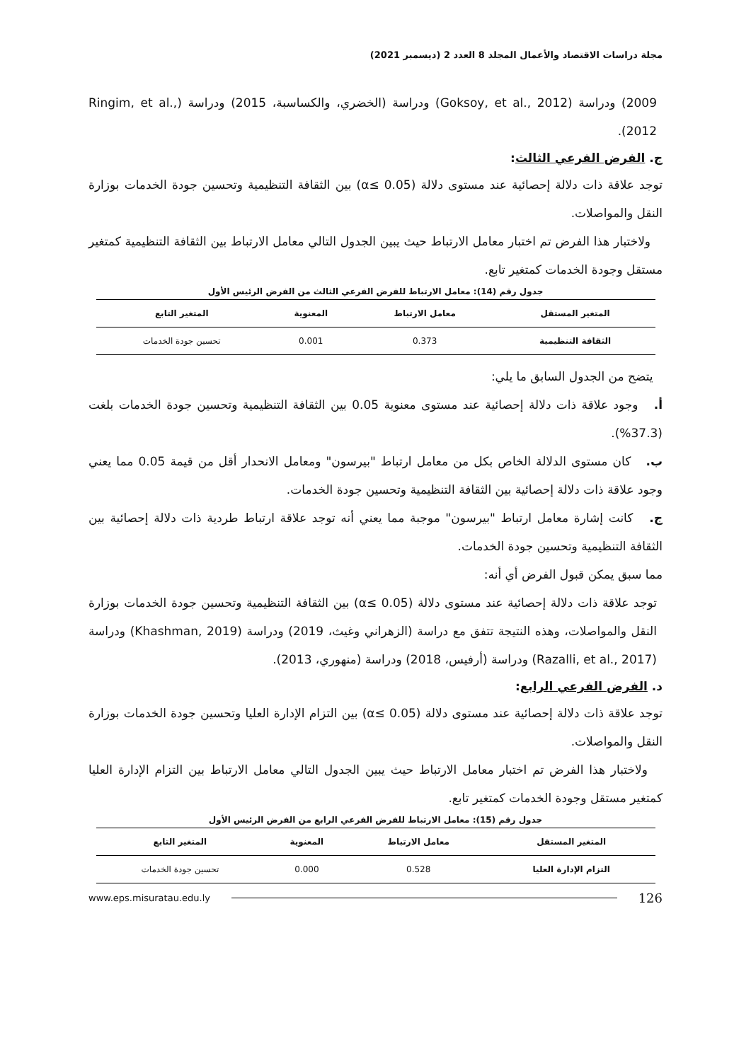مجلة دراسات الاقتصاد والأعمال المجلد 8 العدد 2 (ديسمبر 2021)
2009) ودراسة (Goksoy, et al., 2012) ودراسة (الخضري، والكساسبة، 2015) ودراسة (Ringim, et al., 2012).
ج. الفرض الفرعي الثالث:
توجد علاقة ذات دلالة إحصائية عند مستوى دلالة (α≤ 0.05) بين الثقافة التنظيمية وتحسين جودة الخدمات بوزارة النقل والمواصلات.
ولاختبار هذا الفرض تم اختبار معامل الارتباط حيث يبين الجدول التالي معامل الارتباط بين الثقافة التنظيمية كمتغير مستقل وجودة الخدمات كمتغير تابع.
جدول رقم (14): معامل الارتباط للفرض الفرعي الثالث من الفرض الرئيس الأول
| المتغير المستقل | معامل الارتباط | المعنوية | المتغير التابع |
| --- | --- | --- | --- |
| الثقافة التنظيمية | 0.373 | 0.001 | تحسين جودة الخدمات |
يتضح من الجدول السابق ما يلي:
أ. وجود علاقة ذات دلالة إحصائية عند مستوى معنوية 0.05 بين الثقافة التنظيمية وتحسين جودة الخدمات بلغت (37.3%).
ب. كان مستوى الدلالة الخاص بكل من معامل ارتباط "بيرسون" ومعامل الانحدار أقل من قيمة 0.05 مما يعني وجود علاقة ذات دلالة إحصائية بين الثقافة التنظيمية وتحسين جودة الخدمات.
ج. كانت إشارة معامل ارتباط "بيرسون" موجبة مما يعني أنه توجد علاقة ارتباط طردية ذات دلالة إحصائية بين الثقافة التنظيمية وتحسين جودة الخدمات.
مما سبق يمكن قبول الفرض أي أنه:
توجد علاقة ذات دلالة إحصائية عند مستوى دلالة (α≤ 0.05) بين الثقافة التنظيمية وتحسين جودة الخدمات بوزارة النقل والمواصلات، وهذه النتيجة تتفق مع دراسة (الزهراني وغيث، 2019) ودراسة (Khashman, 2019) ودراسة (Razalli, et al., 2017) ودراسة (أرفيس، 2018) ودراسة (منهوري، 2013).
د. الفرض الفرعي الرابع:
توجد علاقة ذات دلالة إحصائية عند مستوى دلالة (α≤ 0.05) بين التزام الإدارة العليا وتحسين جودة الخدمات بوزارة النقل والمواصلات.
ولاختبار هذا الفرض تم اختبار معامل الارتباط حيث يبين الجدول التالي معامل الارتباط بين التزام الإدارة العليا كمتغير مستقل وجودة الخدمات كمتغير تابع.
جدول رقم (15): معامل الارتباط للفرض الفرعي الرابع من الفرض الرئيس الأول
| المتغير المستقل | معامل الارتباط | المعنوية | المتغير التابع |
| --- | --- | --- | --- |
| التزام الإدارة العليا | 0.528 | 0.000 | تحسين جودة الخدمات |
126 www.eps.misuratau.edu.ly